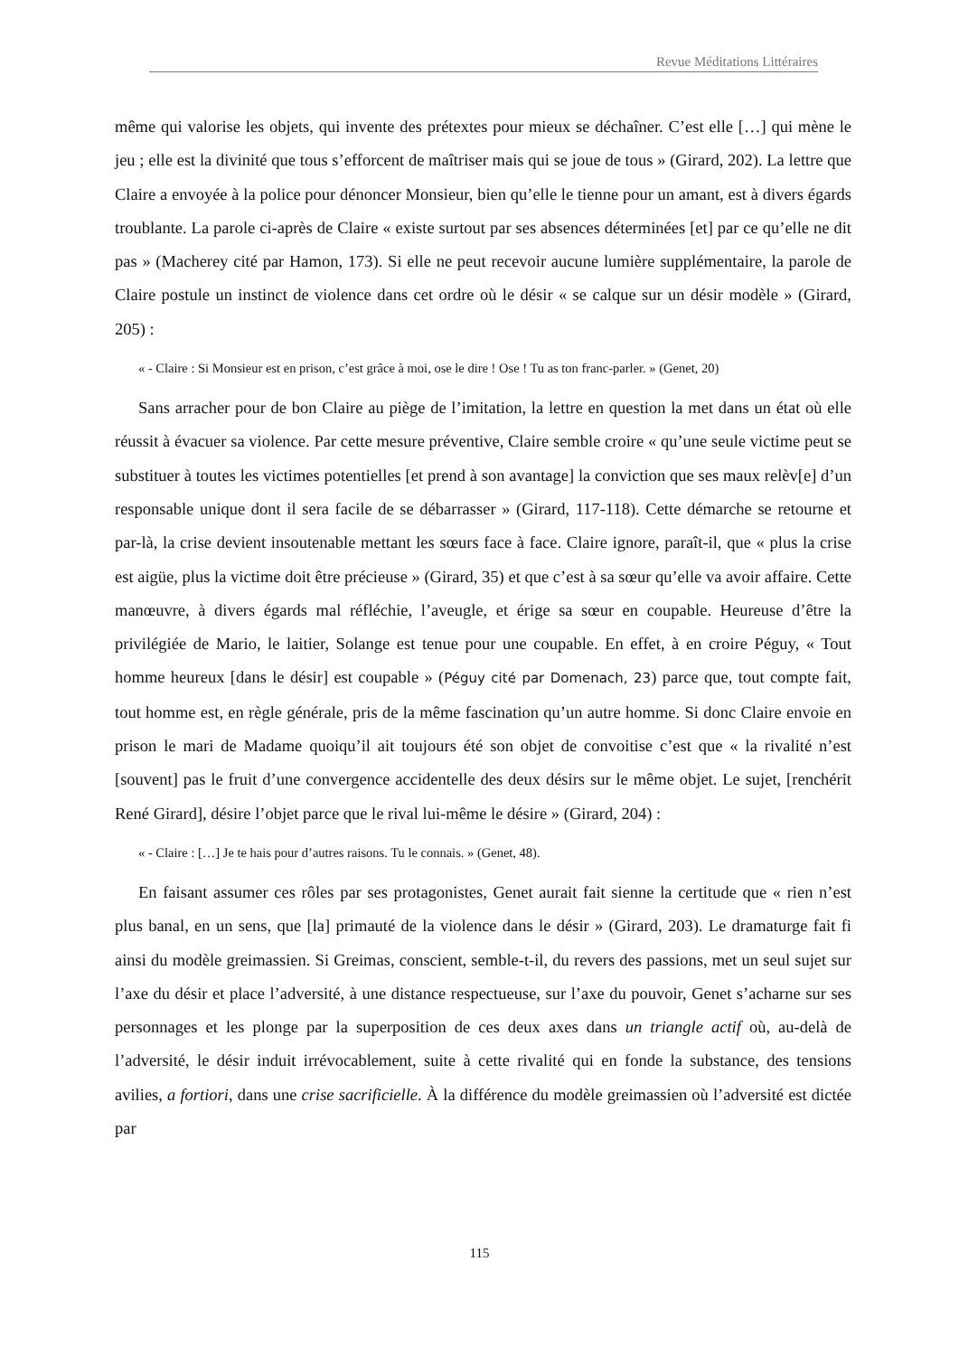Revue Méditations Littéraires
même qui valorise les objets, qui invente des prétextes pour mieux se déchaîner. C’est elle […] qui mène le jeu ; elle est la divinité que tous s’efforcent de maîtriser mais qui se joue de tous » (Girard, 202). La lettre que Claire a envoyée à la police pour dénoncer Monsieur, bien qu’elle le tienne pour un amant, est à divers égards troublante. La parole ci-après de Claire « existe surtout par ses absences déterminées [et] par ce qu’elle ne dit pas » (Macherey cité par Hamon, 173). Si elle ne peut recevoir aucune lumière supplémentaire, la parole de Claire postule un instinct de violence dans cet ordre où le désir « se calque sur un désir modèle » (Girard, 205) :
« - Claire : Si Monsieur est en prison, c’est grâce à moi, ose le dire ! Ose ! Tu as ton franc-parler. » (Genet, 20)
Sans arracher pour de bon Claire au piège de l’imitation, la lettre en question la met dans un état où elle réussit à évacuer sa violence. Par cette mesure préventive, Claire semble croire « qu’une seule victime peut se substituer à toutes les victimes potentielles [et prend à son avantage] la conviction que ses maux relèv[e] d’un responsable unique dont il sera facile de se débarrasser » (Girard, 117-118). Cette démarche se retourne et par-là, la crise devient insoutenable mettant les sœurs face à face. Claire ignore, paraît-il, que « plus la crise est aigüe, plus la victime doit être précieuse » (Girard, 35) et que c’est à sa sœur qu’elle va avoir affaire. Cette manœuvre, à divers égards mal réfléchie, l’aveugle, et érige sa sœur en coupable. Heureuse d’être la privilégiée de Mario, le laitier, Solange est tenue pour une coupable. En effet, à en croire Péguy, « Tout homme heureux [dans le désir] est coupable » (Péguy cité par Domenach, 23) parce que, tout compte fait, tout homme est, en règle générale, pris de la même fascination qu’un autre homme. Si donc Claire envoie en prison le mari de Madame quoiqu’il ait toujours été son objet de convoitise c’est que « la rivalité n’est [souvent] pas le fruit d’une convergence accidentelle des deux désirs sur le même objet. Le sujet, [renchérit René Girard], désire l’objet parce que le rival lui-même le désire » (Girard, 204) :
« - Claire : […] Je te hais pour d’autres raisons. Tu le connais. » (Genet, 48).
En faisant assumer ces rôles par ses protagonistes, Genet aurait fait sienne la certitude que « rien n’est plus banal, en un sens, que [la] primauté de la violence dans le désir » (Girard, 203). Le dramaturge fait fi ainsi du modèle greimassien. Si Greimas, conscient, semble-t-il, du revers des passions, met un seul sujet sur l’axe du désir et place l’adversité, à une distance respectueuse, sur l’axe du pouvoir, Genet s’acharne sur ses personnages et les plonge par la superposition de ces deux axes dans un triangle actif où, au-delà de l’adversité, le désir induit irrévocablement, suite à cette rivalité qui en fonde la substance, des tensions avilies, a fortiori, dans une crise sacrificielle. À la différence du modèle greimassien où l’adversité est dictée par
115